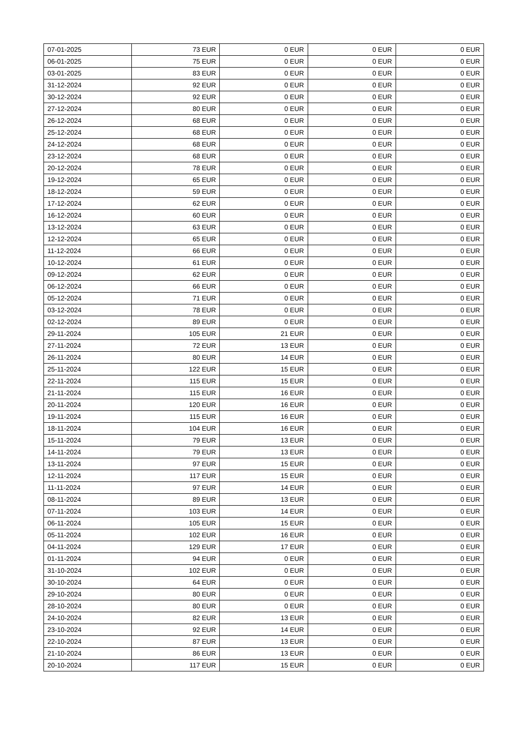| 07-01-2025 | 73 EUR | 0 EUR | 0 EUR | 0 EUR |
| 06-01-2025 | 75 EUR | 0 EUR | 0 EUR | 0 EUR |
| 03-01-2025 | 83 EUR | 0 EUR | 0 EUR | 0 EUR |
| 31-12-2024 | 92 EUR | 0 EUR | 0 EUR | 0 EUR |
| 30-12-2024 | 92 EUR | 0 EUR | 0 EUR | 0 EUR |
| 27-12-2024 | 80 EUR | 0 EUR | 0 EUR | 0 EUR |
| 26-12-2024 | 68 EUR | 0 EUR | 0 EUR | 0 EUR |
| 25-12-2024 | 68 EUR | 0 EUR | 0 EUR | 0 EUR |
| 24-12-2024 | 68 EUR | 0 EUR | 0 EUR | 0 EUR |
| 23-12-2024 | 68 EUR | 0 EUR | 0 EUR | 0 EUR |
| 20-12-2024 | 78 EUR | 0 EUR | 0 EUR | 0 EUR |
| 19-12-2024 | 65 EUR | 0 EUR | 0 EUR | 0 EUR |
| 18-12-2024 | 59 EUR | 0 EUR | 0 EUR | 0 EUR |
| 17-12-2024 | 62 EUR | 0 EUR | 0 EUR | 0 EUR |
| 16-12-2024 | 60 EUR | 0 EUR | 0 EUR | 0 EUR |
| 13-12-2024 | 63 EUR | 0 EUR | 0 EUR | 0 EUR |
| 12-12-2024 | 65 EUR | 0 EUR | 0 EUR | 0 EUR |
| 11-12-2024 | 66 EUR | 0 EUR | 0 EUR | 0 EUR |
| 10-12-2024 | 61 EUR | 0 EUR | 0 EUR | 0 EUR |
| 09-12-2024 | 62 EUR | 0 EUR | 0 EUR | 0 EUR |
| 06-12-2024 | 66 EUR | 0 EUR | 0 EUR | 0 EUR |
| 05-12-2024 | 71 EUR | 0 EUR | 0 EUR | 0 EUR |
| 03-12-2024 | 78 EUR | 0 EUR | 0 EUR | 0 EUR |
| 02-12-2024 | 89 EUR | 0 EUR | 0 EUR | 0 EUR |
| 29-11-2024 | 105 EUR | 21 EUR | 0 EUR | 0 EUR |
| 27-11-2024 | 72 EUR | 13 EUR | 0 EUR | 0 EUR |
| 26-11-2024 | 80 EUR | 14 EUR | 0 EUR | 0 EUR |
| 25-11-2024 | 122 EUR | 15 EUR | 0 EUR | 0 EUR |
| 22-11-2024 | 115 EUR | 15 EUR | 0 EUR | 0 EUR |
| 21-11-2024 | 115 EUR | 16 EUR | 0 EUR | 0 EUR |
| 20-11-2024 | 120 EUR | 16 EUR | 0 EUR | 0 EUR |
| 19-11-2024 | 115 EUR | 16 EUR | 0 EUR | 0 EUR |
| 18-11-2024 | 104 EUR | 16 EUR | 0 EUR | 0 EUR |
| 15-11-2024 | 79 EUR | 13 EUR | 0 EUR | 0 EUR |
| 14-11-2024 | 79 EUR | 13 EUR | 0 EUR | 0 EUR |
| 13-11-2024 | 97 EUR | 15 EUR | 0 EUR | 0 EUR |
| 12-11-2024 | 117 EUR | 15 EUR | 0 EUR | 0 EUR |
| 11-11-2024 | 97 EUR | 14 EUR | 0 EUR | 0 EUR |
| 08-11-2024 | 89 EUR | 13 EUR | 0 EUR | 0 EUR |
| 07-11-2024 | 103 EUR | 14 EUR | 0 EUR | 0 EUR |
| 06-11-2024 | 105 EUR | 15 EUR | 0 EUR | 0 EUR |
| 05-11-2024 | 102 EUR | 16 EUR | 0 EUR | 0 EUR |
| 04-11-2024 | 129 EUR | 17 EUR | 0 EUR | 0 EUR |
| 01-11-2024 | 94 EUR | 0 EUR | 0 EUR | 0 EUR |
| 31-10-2024 | 102 EUR | 0 EUR | 0 EUR | 0 EUR |
| 30-10-2024 | 64 EUR | 0 EUR | 0 EUR | 0 EUR |
| 29-10-2024 | 80 EUR | 0 EUR | 0 EUR | 0 EUR |
| 28-10-2024 | 80 EUR | 0 EUR | 0 EUR | 0 EUR |
| 24-10-2024 | 82 EUR | 13 EUR | 0 EUR | 0 EUR |
| 23-10-2024 | 92 EUR | 14 EUR | 0 EUR | 0 EUR |
| 22-10-2024 | 87 EUR | 13 EUR | 0 EUR | 0 EUR |
| 21-10-2024 | 86 EUR | 13 EUR | 0 EUR | 0 EUR |
| 20-10-2024 | 117 EUR | 15 EUR | 0 EUR | 0 EUR |